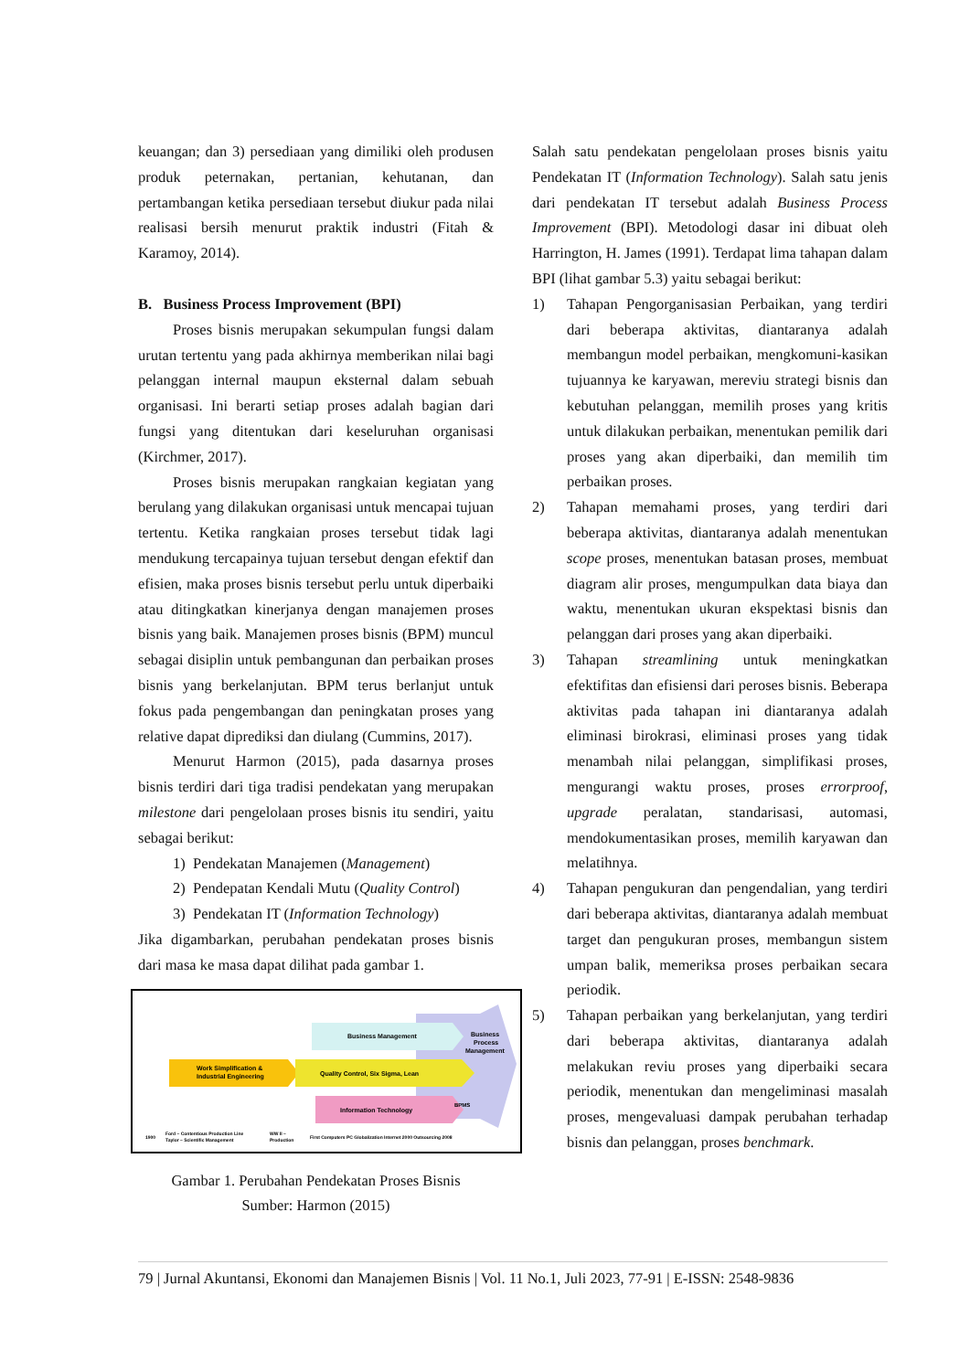keuangan; dan 3) persediaan yang dimiliki oleh produsen produk peternakan, pertanian, kehutanan, dan pertambangan ketika persediaan tersebut diukur pada nilai realisasi bersih menurut praktik industri (Fitah & Karamoy, 2014).
B. Business Process Improvement (BPI)
Proses bisnis merupakan sekumpulan fungsi dalam urutan tertentu yang pada akhirnya memberikan nilai bagi pelanggan internal maupun eksternal dalam sebuah organisasi. Ini berarti setiap proses adalah bagian dari fungsi yang ditentukan dari keseluruhan organisasi (Kirchmer, 2017).
Proses bisnis merupakan rangkaian kegiatan yang berulang yang dilakukan organisasi untuk mencapai tujuan tertentu. Ketika rangkaian proses tersebut tidak lagi mendukung tercapainya tujuan tersebut dengan efektif dan efisien, maka proses bisnis tersebut perlu untuk diperbaiki atau ditingkatkan kinerjanya dengan manajemen proses bisnis yang baik. Manajemen proses bisnis (BPM) muncul sebagai disiplin untuk pembangunan dan perbaikan proses bisnis yang berkelanjutan. BPM terus berlanjut untuk fokus pada pengembangan dan peningkatan proses yang relative dapat diprediksi dan diulang (Cummins, 2017).
Menurut Harmon (2015), pada dasarnya proses bisnis terdiri dari tiga tradisi pendekatan yang merupakan milestone dari pengelolaan proses bisnis itu sendiri, yaitu sebagai berikut:
1) Pendekatan Manajemen (Management)
2) Pendepatan Kendali Mutu (Quality Control)
3) Pendekatan IT (Information Technology)
Jika digambarkan, perubahan pendekatan proses bisnis dari masa ke masa dapat dilihat pada gambar 1.
Business Management
Business
Process
Management
Work Simplification &
Industrial Engineering
Quality Control, Six Sigma, Lean
Information Technology
BPMS
1900
Ford – Contentious Production Line
Taylor – Scientific Management
WW II –
Production
First Computers PC Globalization Internet 2000 Outsourcing 2008
Gambar 1. Perubahan Pendekatan Proses Bisnis
Sumber: Harmon (2015)
Salah satu pendekatan pengelolaan proses bisnis yaitu Pendekatan IT (Information Technology). Salah satu jenis dari pendekatan IT tersebut adalah Business Process Improvement (BPI). Metodologi dasar ini dibuat oleh Harrington, H. James (1991). Terdapat lima tahapan dalam BPI (lihat gambar 5.3) yaitu sebagai berikut:
1) Tahapan Pengorganisasian Perbaikan, yang terdiri dari beberapa aktivitas, diantaranya adalah membangun model perbaikan, mengkomuni-kasikan tujuannya ke karyawan, mereviu strategi bisnis dan kebutuhan pelanggan, memilih proses yang kritis untuk dilakukan perbaikan, menentukan pemilik dari proses yang akan diperbaiki, dan memilih tim perbaikan proses.
2) Tahapan memahami proses, yang terdiri dari beberapa aktivitas, diantaranya adalah menentukan scope proses, menentukan batasan proses, membuat diagram alir proses, mengumpulkan data biaya dan waktu, menentukan ukuran ekspektasi bisnis dan pelanggan dari proses yang akan diperbaiki.
3) Tahapan streamlining untuk meningkatkan efektifitas dan efisiensi dari peroses bisnis. Beberapa aktivitas pada tahapan ini diantaranya adalah eliminasi birokrasi, eliminasi proses yang tidak menambah nilai pelanggan, simplifikasi proses, mengurangi waktu proses, proses errorproof, upgrade peralatan, standarisasi, automasi, mendokumentasikan proses, memilih karyawan dan melatihnya.
4) Tahapan pengukuran dan pengendalian, yang terdiri dari beberapa aktivitas, diantaranya adalah membuat target dan pengukuran proses, membangun sistem umpan balik, memeriksa proses perbaikan secara periodik.
5) Tahapan perbaikan yang berkelanjutan, yang terdiri dari beberapa aktivitas, diantaranya adalah melakukan reviu proses yang diperbaiki secara periodik, menentukan dan mengeliminasi masalah proses, mengevaluasi dampak perubahan terhadap bisnis dan pelanggan, proses benchmark.
79 | Jurnal Akuntansi, Ekonomi dan Manajemen Bisnis | Vol. 11 No.1, Juli 2023, 77-91 | E-ISSN: 2548-9836